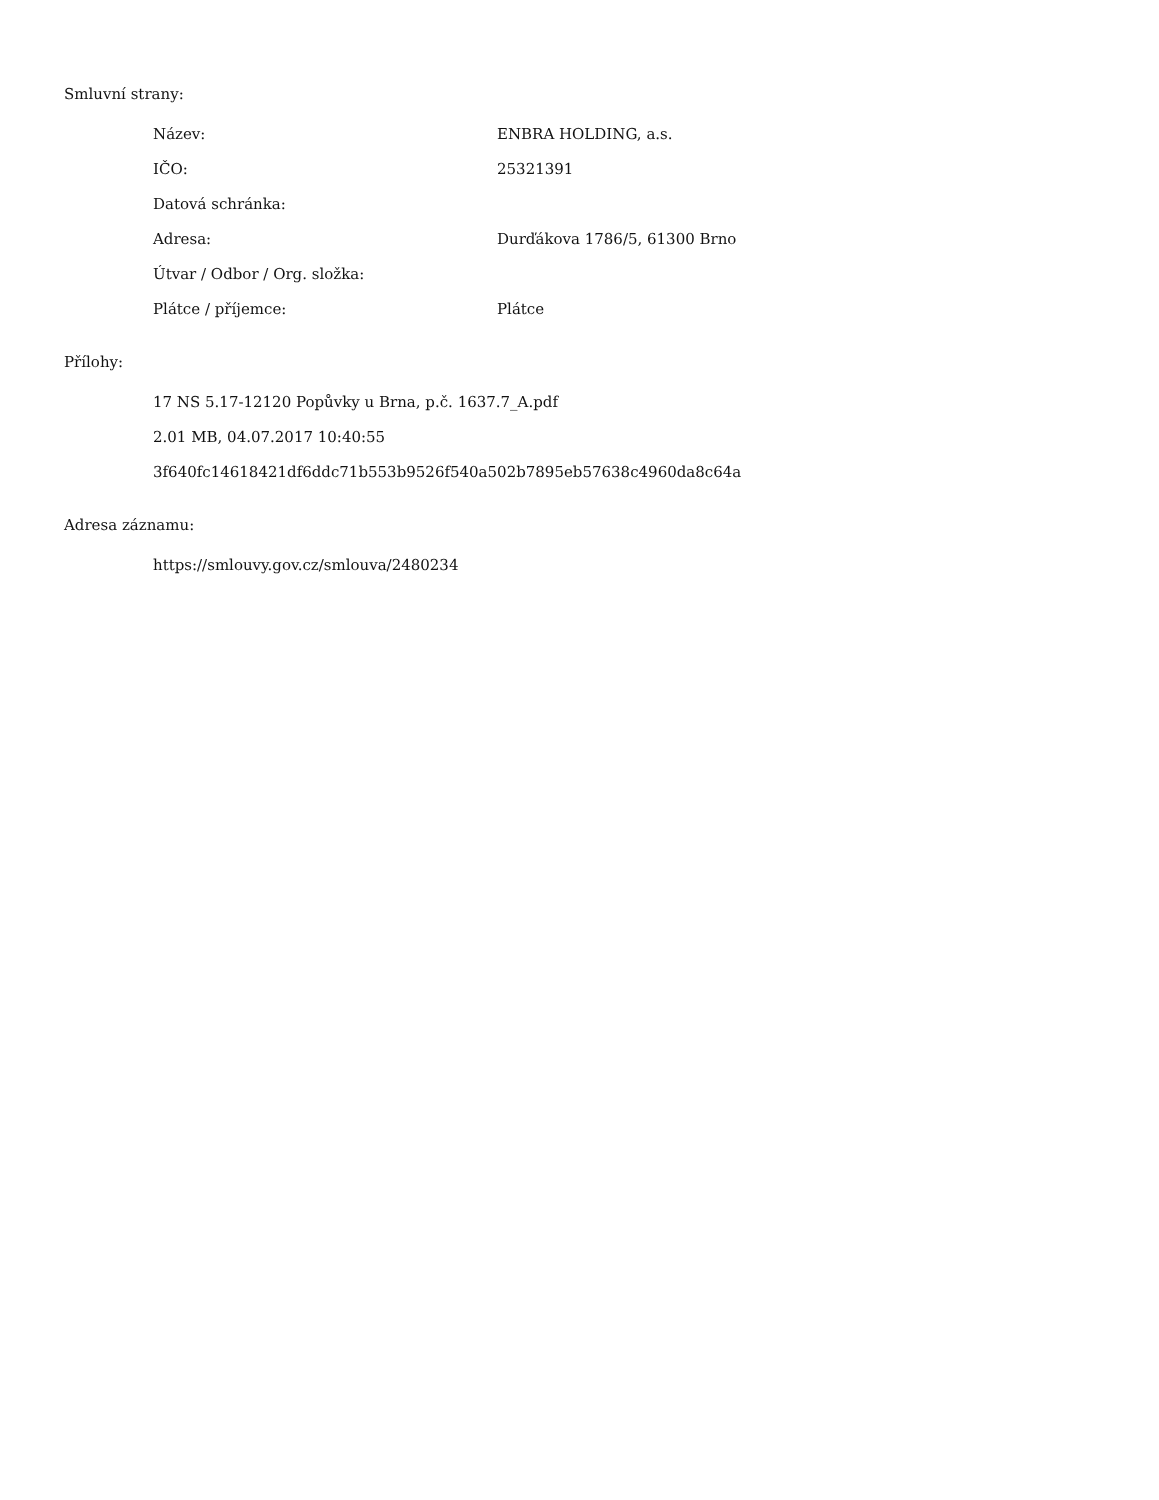Smluvní strany:
| Název: | ENBRA HOLDING, a.s. |
| IČO: | 25321391 |
| Datová schránka: | |
| Adresa: | Durďákova 1786/5, 61300 Brno |
| Útvar / Odbor / Org. složka: | |
| Plátce / příjemce: | Plátce |
Přílohy:
17 NS 5.17-12120 Popůvky u Brna, p.č. 1637.7_A.pdf
2.01 MB, 04.07.2017 10:40:55
3f640fc14618421df6ddc71b553b9526f540a502b7895eb57638c4960da8c64a
Adresa záznamu:
https://smlouvy.gov.cz/smlouva/2480234